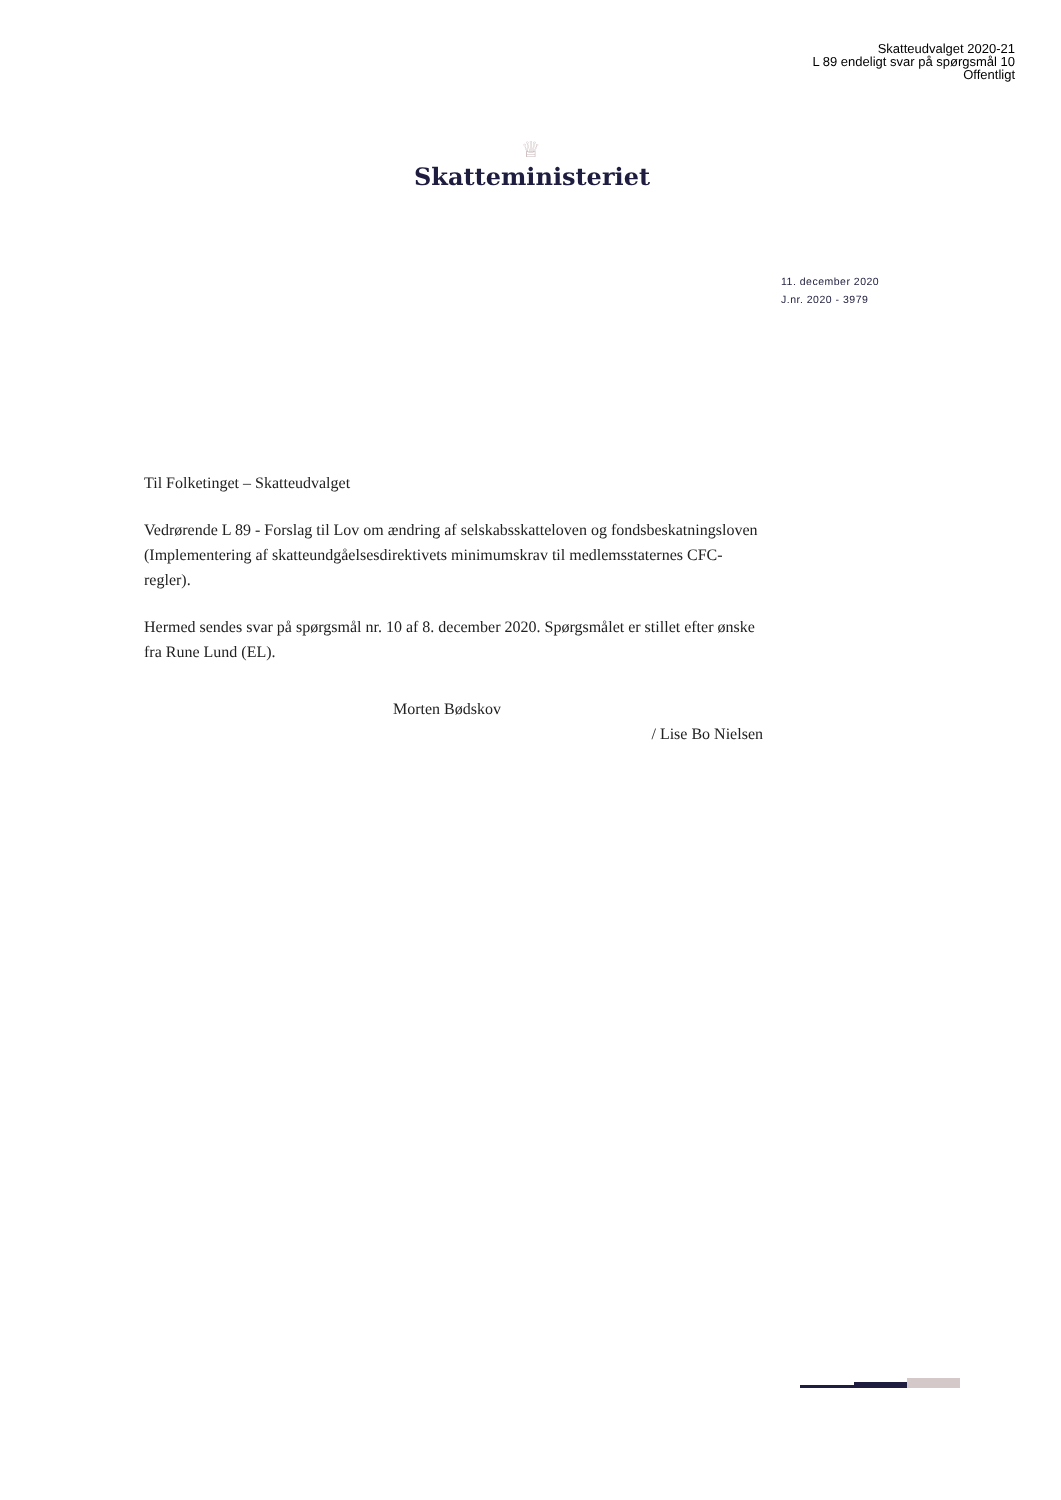Skatteudvalget 2020-21
L 89 endeligt svar på spørgsmål 10
Offentligt
♕
Skatteministeriet
11. december 2020
J.nr. 2020 - 3979
Til Folketinget – Skatteudvalget
Vedrørende L 89 - Forslag til Lov om ændring af selskabsskatteloven og fondsbeskatningsloven (Implementering af skatteundgåelsesdirektivets minimumskrav til medlemsstaternes CFC-regler).
Hermed sendes svar på spørgsmål nr. 10 af 8. december 2020. Spørgsmålet er stillet efter ønske fra Rune Lund (EL).
Morten Bødskov
/ Lise Bo Nielsen